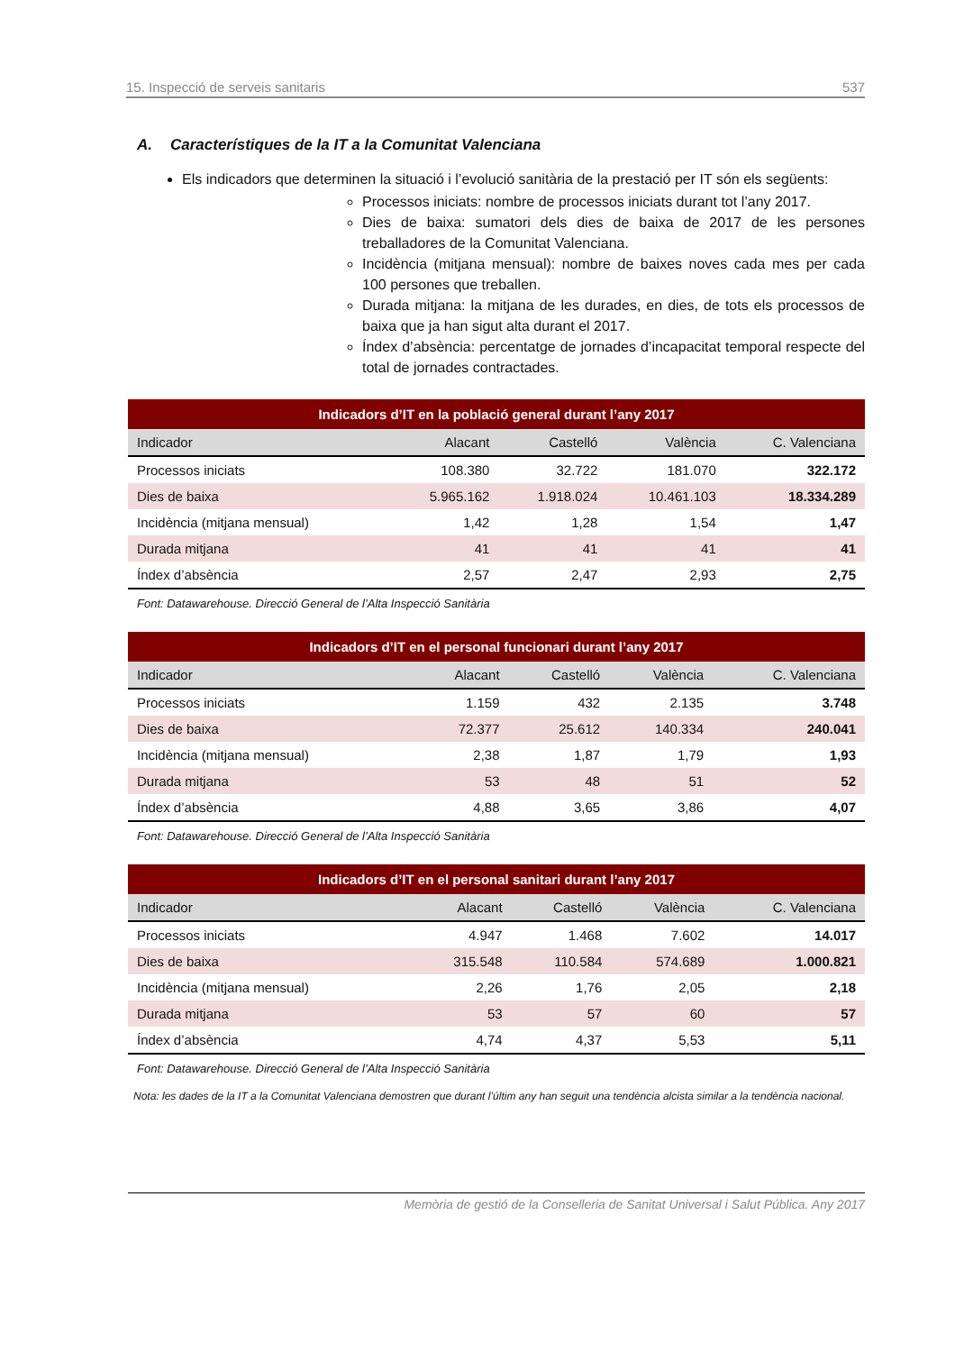15. Inspecció de serveis sanitaris 537
A. Característiques de la IT a la Comunitat Valenciana
Els indicadors que determinen la situació i l’evolució sanitària de la prestació per IT són els següents:
Processos iniciats: nombre de processos iniciats durant tot l’any 2017.
Dies de baixa: sumatori dels dies de baixa de 2017 de les persones treballadores de la Comunitat Valenciana.
Incidència (mitjana mensual): nombre de baixes noves cada mes per cada 100 persones que treballen.
Durada mitjana: la mitjana de les durades, en dies, de tots els processos de baixa que ja han sigut alta durant el 2017.
Índex d’absència: percentatge de jornades d’incapacitat temporal respecte del total de jornades contractades.
| Indicadors d’IT en la població general durant l’any 2017 | | | | |
| --- | --- | --- | --- | --- |
| Indicador | Alacant | Castelló | València | C. Valenciana |
| Processos iniciats | 108.380 | 32.722 | 181.070 | 322.172 |
| Dies de baixa | 5.965.162 | 1.918.024 | 10.461.103 | 18.334.289 |
| Incidència (mitjana mensual) | 1,42 | 1,28 | 1,54 | 1,47 |
| Durada mitjana | 41 | 41 | 41 | 41 |
| Índex d’absència | 2,57 | 2,47 | 2,93 | 2,75 |
Font: Datawarehouse. Direcció General de l’Alta Inspecció Sanitària
| Indicadors d’IT en el personal funcionari durant l’any 2017 | | | | |
| --- | --- | --- | --- | --- |
| Indicador | Alacant | Castelló | València | C. Valenciana |
| Processos iniciats | 1.159 | 432 | 2.135 | 3.748 |
| Dies de baixa | 72.377 | 25.612 | 140.334 | 240.041 |
| Incidència (mitjana mensual) | 2,38 | 1,87 | 1,79 | 1,93 |
| Durada mitjana | 53 | 48 | 51 | 52 |
| Índex d’absència | 4,88 | 3,65 | 3,86 | 4,07 |
Font: Datawarehouse. Direcció General de l’Alta Inspecció Sanitària
| Indicadors d’IT en el personal sanitari durant l’any 2017 | | | | |
| --- | --- | --- | --- | --- |
| Indicador | Alacant | Castelló | València | C. Valenciana |
| Processos iniciats | 4.947 | 1.468 | 7.602 | 14.017 |
| Dies de baixa | 315.548 | 110.584 | 574.689 | 1.000.821 |
| Incidència (mitjana mensual) | 2,26 | 1,76 | 2,05 | 2,18 |
| Durada mitjana | 53 | 57 | 60 | 57 |
| Índex d’absència | 4,74 | 4,37 | 5,53 | 5,11 |
Font: Datawarehouse. Direcció General de l’Alta Inspecció Sanitària
Nota: les dades de la IT a la Comunitat Valenciana demostren que durant l’últim any han seguit una tendència alcista similar a la tendència nacional.
Memòria de gestió de la Conselleria de Sanitat Universal i Salut Pública. Any 2017